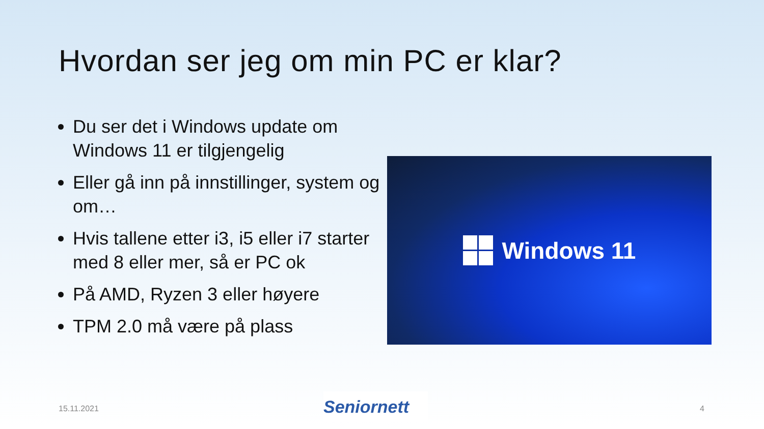Hvordan ser jeg om min PC er klar?
Du ser det i Windows update om Windows 11 er tilgjengelig
Eller gå inn på innstillinger, system og om…
Hvis tallene etter i3, i5 eller i7 starter med 8 eller mer, så er PC ok
På AMD, Ryzen 3 eller høyere
TPM 2.0 må være på plass
Windows 11
15.11.2021 Seniornett 4